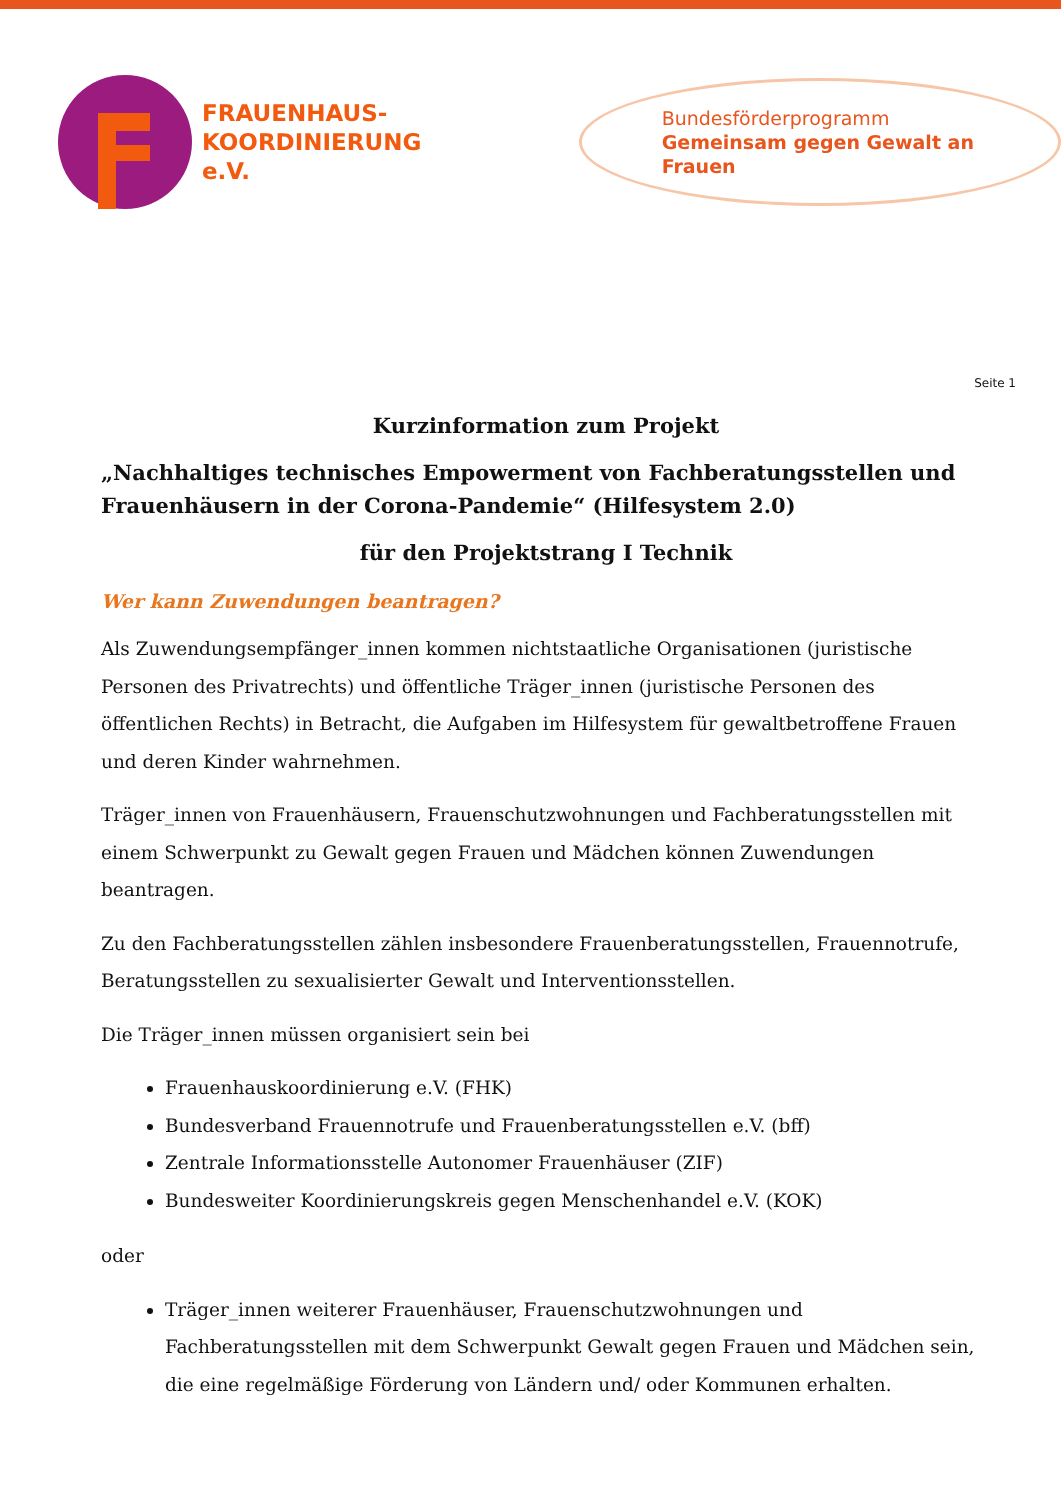FRAUENHAUS-
KOORDINIERUNG e.V.
Bundesförderprogramm
Gemeinsam gegen Gewalt an Frauen
Seite 1
Kurzinformation zum Projekt
„Nachhaltiges technisches Empowerment von Fachberatungsstellen und Frauenhäusern in der Corona-Pandemie“ (Hilfesystem 2.0)
für den Projektstrang I Technik
Wer kann Zuwendungen beantragen?
Als Zuwendungsempfänger_innen kommen nichtstaatliche Organisationen (juristische Personen des Privatrechts) und öffentliche Träger_innen (juristische Personen des öffentlichen Rechts) in Betracht, die Aufgaben im Hilfesystem für gewaltbetroffene Frauen und deren Kinder wahrnehmen.
Träger_innen von Frauenhäusern, Frauenschutzwohnungen und Fachberatungsstellen mit einem Schwerpunkt zu Gewalt gegen Frauen und Mädchen können Zuwendungen beantragen.
Zu den Fachberatungsstellen zählen insbesondere Frauenberatungsstellen, Frauennotrufe, Beratungsstellen zu sexualisierter Gewalt und Interventionsstellen.
Die Träger_innen müssen organisiert sein bei
Frauenhauskoordinierung e.V. (FHK)
Bundesverband Frauennotrufe und Frauenberatungsstellen e.V. (bff)
Zentrale Informationsstelle Autonomer Frauenhäuser (ZIF)
Bundesweiter Koordinierungskreis gegen Menschenhandel e.V. (KOK)
oder
Träger_innen weiterer Frauenhäuser, Frauenschutzwohnungen und Fachberatungsstellen mit dem Schwerpunkt Gewalt gegen Frauen und Mädchen sein, die eine regelmäßige Förderung von Ländern und/ oder Kommunen erhalten.